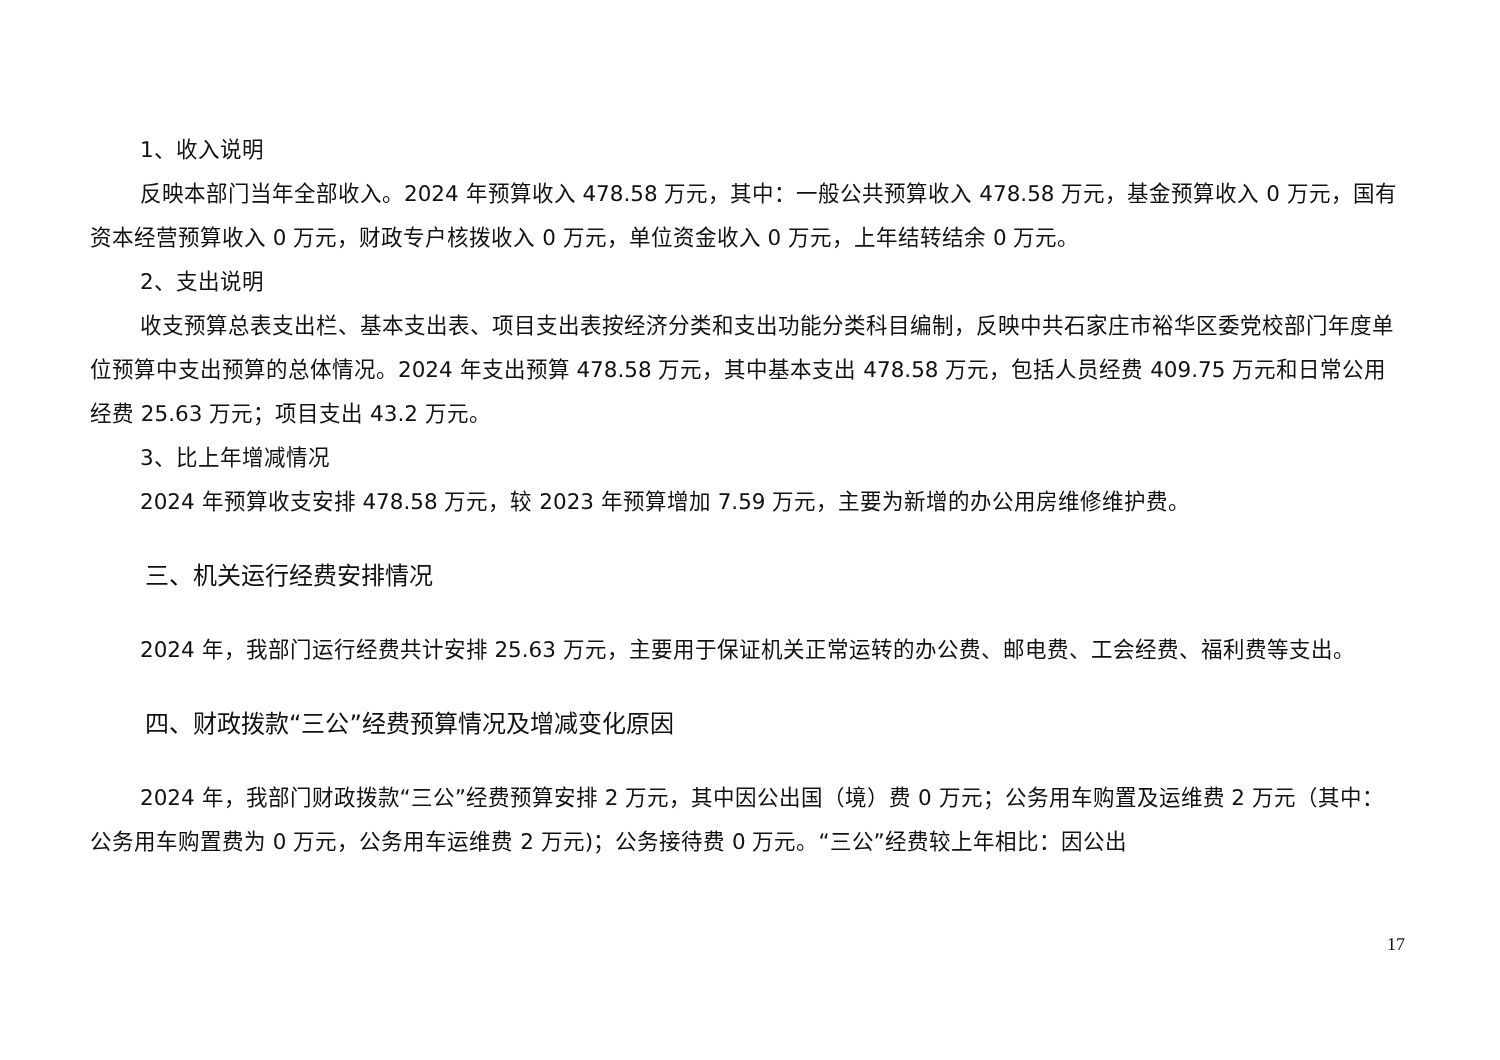1、收入说明
反映本部门当年全部收入。2024 年预算收入 478.58 万元，其中：一般公共预算收入 478.58 万元，基金预算收入 0 万元，国有资本经营预算收入 0 万元，财政专户核拨收入 0 万元，单位资金收入 0 万元，上年结转结余 0 万元。
2、支出说明
收支预算总表支出栏、基本支出表、项目支出表按经济分类和支出功能分类科目编制，反映中共石家庄市裕华区委党校部门年度单位预算中支出预算的总体情况。2024 年支出预算 478.58 万元，其中基本支出 478.58 万元，包括人员经费 409.75 万元和日常公用经费 25.63 万元；项目支出 43.2 万元。
3、比上年增减情况
2024 年预算收支安排 478.58 万元，较 2023 年预算增加 7.59 万元，主要为新增的办公用房维修维护费。
三、机关运行经费安排情况
2024 年，我部门运行经费共计安排 25.63 万元，主要用于保证机关正常运转的办公费、邮电费、工会经费、福利费等支出。
四、财政拨款“三公”经费预算情况及增减变化原因
2024 年，我部门财政拨款“三公”经费预算安排 2 万元，其中因公出国（境）费 0 万元；公务用车购置及运维费 2 万元（其中：公务用车购置费为 0 万元，公务用车运维费 2 万元)；公务接待费 0 万元。“三公”经费较上年相比：因公出
17